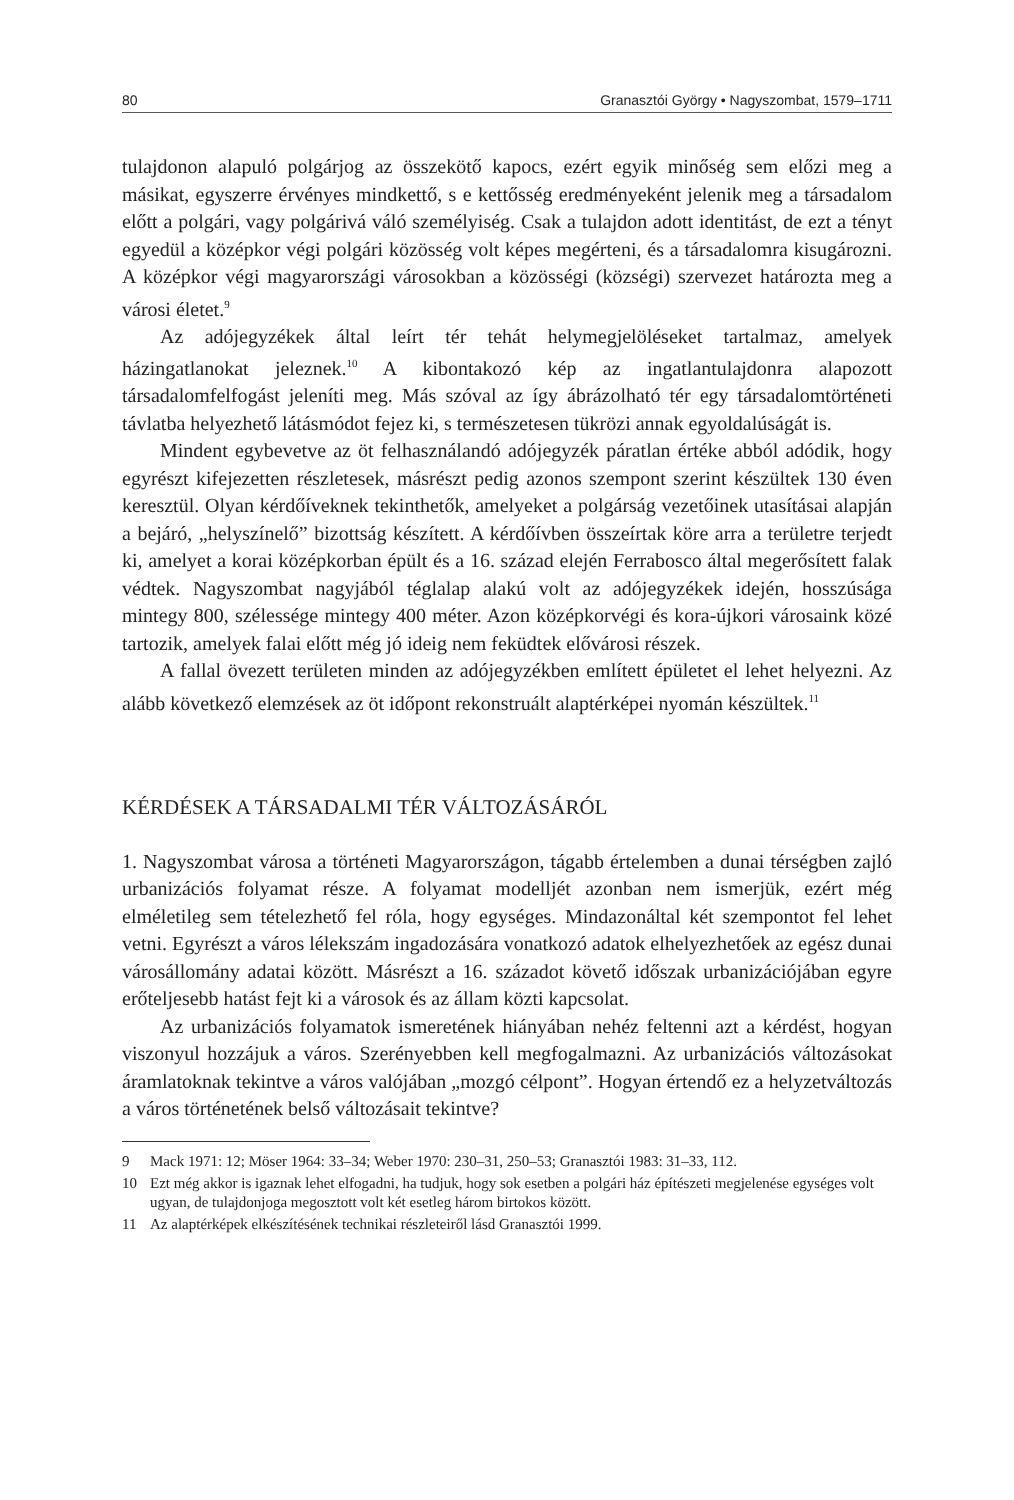80 Granasztói György • Nagyszombat, 1579–1711
tulajdonon alapuló polgárjog az összekötő kapocs, ezért egyik minőség sem előzi meg a másikat, egyszerre érvényes mindkettő, s e kettősség eredményeként jelenik meg a társadalom előtt a polgári, vagy polgárivá váló személyiség. Csak a tulajdon adott identitást, de ezt a tényt egyedül a középkor végi polgári közösség volt képes megérteni, és a társadalomra kisugározni. A középkor végi magyarországi városokban a közösségi (községi) szervezet határozta meg a városi életet.<sup>9</sup>
Az adójegyzékek által leírt tér tehát helymegjelöléseket tartalmaz, amelyek házingatlanokat jeleznek.<sup>10</sup> A kibontakozó kép az ingatlantulajdonra alapozott társadalomfelfogást jeleníti meg. Más szóval az így ábrázolható tér egy társadalomtörténeti távlatba helyezhető látásmódot fejez ki, s természetesen tükrözi annak egyoldalúságát is.
Mindent egybevetve az öt felhasználandó adójegyzék páratlan értéke abból adódik, hogy egyrészt kifejezetten részletesek, másrészt pedig azonos szempont szerint készültek 130 éven keresztül. Olyan kérdőíveknek tekinthetők, amelyeket a polgárság vezetőinek utasításai alapján a bejáró, „helyszínelő” bizottság készített. A kérdőívben összeírtak köre arra a területre terjedt ki, amelyet a korai középkorban épült és a 16. század elején Ferrabosco által megerősített falak védtek. Nagyszombat nagyjából téglalap alakú volt az adójegyzékek idején, hosszúsága mintegy 800, szélessége mintegy 400 méter. Azon középkorvégi és kora-újkori városaink közé tartozik, amelyek falai előtt még jó ideig nem feküdtek elővárosi részek.
A fallal övezett területen minden az adójegyzékben említett épületet el lehet helyezni. Az alább következő elemzések az öt időpont rekonstruált alaptérképei nyomán készültek.<sup>11</sup>
KÉRDÉSEK A TÁRSADALMI TÉR VÁLTOZÁSÁRÓL
1. Nagyszombat városa a történeti Magyarországon, tágabb értelemben a dunai térségben zajló urbanizációs folyamat része. A folyamat modelljét azonban nem ismerjük, ezért még elméletileg sem tételezhető fel róla, hogy egységes. Mindazonáltal két szempontot fel lehet vetni. Egyrészt a város lélekszám ingadozására vonatkozó adatok elhelyezhetőek az egész dunai városállomány adatai között. Másrészt a 16. századot követő időszak urbanizációjában egyre erőteljesebb hatást fejt ki a városok és az állam közti kapcsolat.
Az urbanizációs folyamatok ismeretének hiányában nehéz feltenni azt a kérdést, hogyan viszonyul hozzájuk a város. Szerényebben kell megfogalmazni. Az urbanizációs változásokat áramlatoknak tekintve a város valójában „mozgó célpont”. Hogyan értendő ez a helyzetváltozás a város történetének belső változásait tekintve?
9 Mack 1971: 12; Möser 1964: 33–34; Weber 1970: 230–31, 250–53; Granasztói 1983: 31–33, 112.
10 Ezt még akkor is igaznak lehet elfogadni, ha tudjuk, hogy sok esetben a polgári ház építészeti megjelenése egységes volt ugyan, de tulajdonjoga megosztott volt két esetleg három birtokos között.
11 Az alaptérképek elkészítésének technikai részleteiről lásd Granasztói 1999.